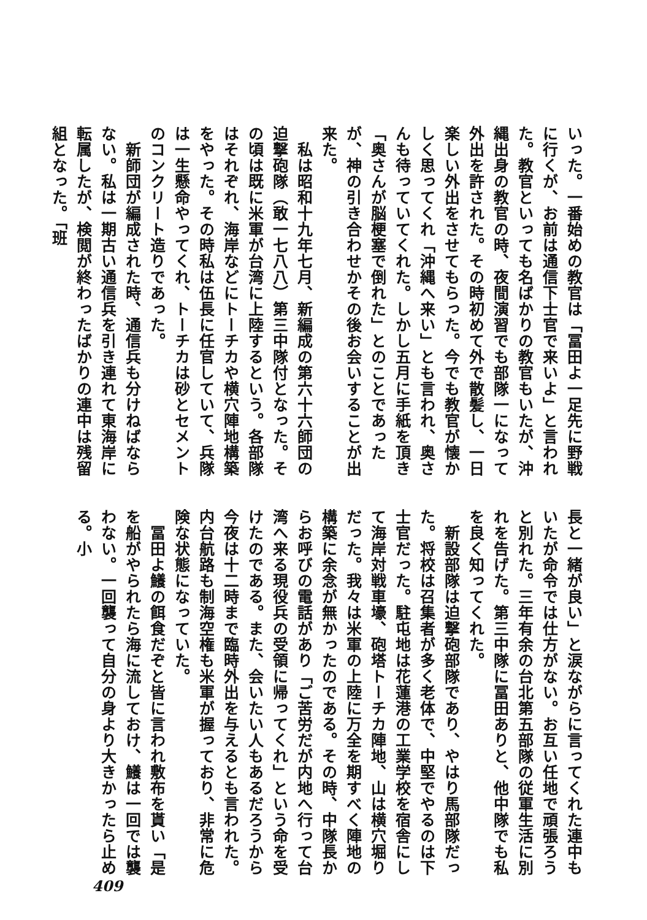いった。一番始めの教官は「冨田よ一足先に野戦に行くが、お前は通信下士官で来いよ」と言われた。教官といっても名ばかりの教官もいたが、沖縄出身の教官の時、夜間演習でも部隊一になって外出を許された。その時初めて外で散髪し、一日楽しい外出をさせてもらった。今でも教官が懐かしく思ってくれ「沖縄へ来い」とも言われ、奥さんも待っていてくれた。しかし五月に手紙を頂き「奥さんが脳梗塞で倒れた」とのことであったが、神の引き合わせかその後お会いすることが出来た。
　私は昭和十九年七月、新編成の第六十六師団の迫撃砲隊（敢一七八八）第三中隊付となった。その頃は既に米軍が台湾に上陸するという。各部隊はそれぞれ、海岸などにトーチカや横穴陣地構築をやった。その時私は伍長に任官していて、兵隊は一生懸命やってくれ、トーチカは砂とセメントのコンクリート造りであった。
　新師団が編成された時、通信兵も分けねばならない。私は一期古い通信兵を引き連れて東海岸に転属したが、検閲が終わったばかりの連中は残留組となった。「班
長と一緒が良い」と涙ながらに言ってくれた連中もいたが命令では仕方がない。お互い任地で頑張ろうと別れた。三年有余の台北第五部隊の従軍生活に別れを告げた。第三中隊に冨田ありと、他中隊でも私を良く知ってくれた。
　新設部隊は迫撃砲部隊であり、やはり馬部隊だった。将校は召集者が多く老体で、中堅でやるのは下士官だった。駐屯地は花蓮港の工業学校を宿舎にして海岸対戦車壕、砲塔トーチカ陣地、山は横穴堀りだった。我々は米軍の上陸に万全を期すべく陣地の構築に余念が無かったのである。その時、中隊長からお呼びの電話があり「ご苦労だが内地へ行って台湾へ来る現役兵の受領に帰ってくれ」という命を受けたのである。また、会いたい人もあるだろうから今夜は十二時まで臨時外出を与えるとも言われた。内台航路も制海空権も米軍が握っており、非常に危険な状態になっていた。
　冨田よ鱶の餌食だぞと皆に言われ敷布を貰い「是を船がやられたら海に流しておけ、鱶は一回では襲わない。一回襲って自分の身より大きかったら止める。小
409